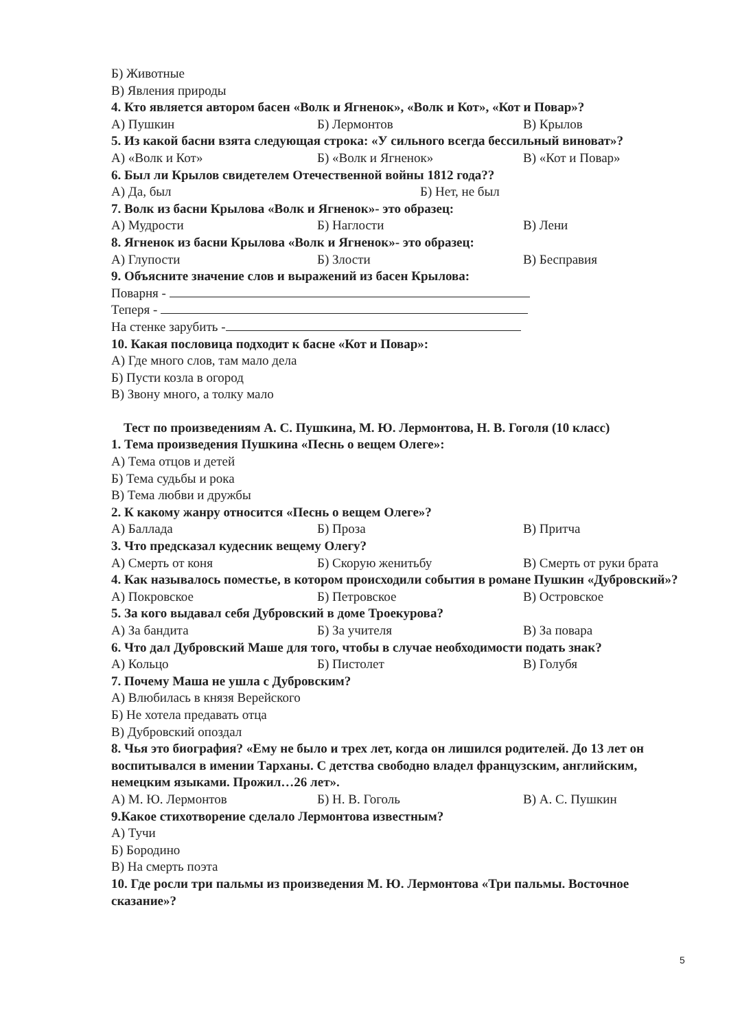Б) Животные
В) Явления природы
4. Кто является автором басен «Волк и Ягненок», «Волк и Кот», «Кот и Повар»?
А) Пушкин Б) Лермонтов В) Крылов
5. Из какой басни взята следующая строка: «У сильного всегда бессильный виноват»?
А) «Волк и Кот» Б) «Волк и Ягненок» В) «Кот и Повар»
6. Был ли Крылов свидетелем Отечественной войны 1812 года??
А) Да, был Б) Нет, не был
7. Волк из басни Крылова «Волк и Ягненок»- это образец:
А) Мудрости Б) Наглости В) Лени
8. Ягненок из басни Крылова «Волк и Ягненок»- это образец:
А) Глупости Б) Злости В) Бесправия
9. Объясните значение слов и выражений из басен Крылова:
Поварня -
Теперя -
На стенке зарубить -
10. Какая пословица подходит к басне «Кот и Повар»:
А) Где много слов, там мало дела
Б) Пусти козла в огород
В) Звону много, а толку мало
Тест по произведениям А. С. Пушкина, М. Ю. Лермонтова, Н. В. Гоголя (10 класс)
1. Тема произведения Пушкина «Песнь о вещем Олеге»:
А) Тема отцов и детей
Б) Тема судьбы и рока
В) Тема любви и дружбы
2. К какому жанру относится «Песнь о вещем Олеге»?
А) Баллада Б) Проза В) Притча
3. Что предсказал кудесник вещему Олегу?
А) Смерть от коня Б) Скорую женитьбу В) Смерть от руки брата
4. Как называлось поместье, в котором происходили события в романе Пушкин «Дубровский»?
А) Покровское Б) Петровское В) Островское
5. За кого выдавал себя Дубровский в доме Троекурова?
А) За бандита Б) За учителя В) За повара
6. Что дал Дубровский Маше для того, чтобы в случае необходимости подать знак?
А) Кольцо Б) Пистолет В) Голубя
7. Почему Маша не ушла с Дубровским?
А) Влюбилась в князя Верейского
Б) Не хотела предавать отца
В) Дубровский опоздал
8. Чья это биография? «Ему не было и трех лет, когда он лишился родителей. До 13 лет он воспитывался в имении Тарханы. С детства свободно владел французским, английским, немецким языками. Прожил…26 лет».
А) М. Ю. Лермонтов Б) Н. В. Гоголь В) А. С. Пушкин
9.Какое стихотворение сделало Лермонтова известным?
А) Тучи
Б) Бородино
В) На смерть поэта
10. Где росли три пальмы из произведения М. Ю. Лермонтова «Три пальмы. Восточное сказание»?
5